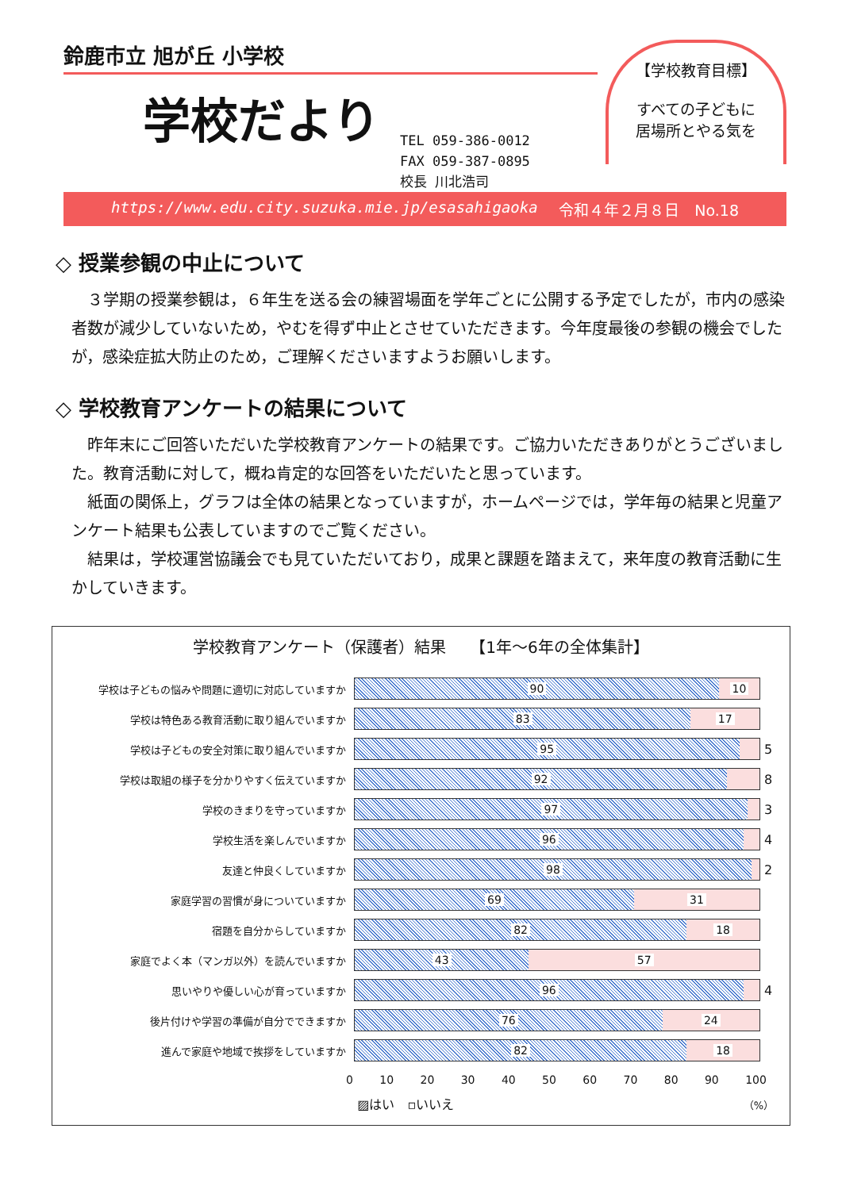鈴鹿市立 旭が丘 小学校
学校だより
TEL 059-386-0012
FAX 059-387-0895
校長 川北浩司
【学校教育目標】
すべての子どもに
居場所とやる気を
https://www.edu.city.suzuka.mie.jp/esasahigaoka 令和４年２月８日　No.18
◇ 授業参観の中止について
３学期の授業参観は，６年生を送る会の練習場面を学年ごとに公開する予定でしたが，市内の感染者数が減少していないため，やむを得ず中止とさせていただきます。今年度最後の参観の機会でしたが，感染症拡大防止のため，ご理解くださいますようお願いします。
◇ 学校教育アンケートの結果について
昨年末にご回答いただいた学校教育アンケートの結果です。ご協力いただきありがとうございました。教育活動に対して，概ね肯定的な回答をいただいたと思っています。
紙面の関係上，グラフは全体の結果となっていますが，ホームページでは，学年毎の結果と児童アンケート結果も公表していますのでご覧ください。
結果は，学校運営協議会でも見ていただいており，成果と課題を踏まえて，来年度の教育活動に生かしていきます。
学校教育アンケート（保護者）結果　　【1年～6年の全体集計】
学校は子どもの悩みや問題に適切に対応していますか
90 10
学校は特色ある教育活動に取り組んでいますか
83 17
学校は子どもの安全対策に取り組んでいますか
95
5
学校は取組の様子を分かりやすく伝えていますか
92
8
学校のきまりを守っていますか
97
3
学校生活を楽しんでいますか
96
4
友達と仲良くしていますか
98
2
家庭学習の習慣が身についていますか
69 31
宿題を自分からしていますか
82 18
家庭でよく本（マンガ以外）を読んでいますか
43 57
思いやりや優しい心が育っていますか
96
4
後片付けや学習の準備が自分でできますか
76 24
進んで家庭や地域で挨拶をしていますか
82 18
0 10 20 30 40 50 60 70 80 90 100
▨はい　▫いいえ （%）